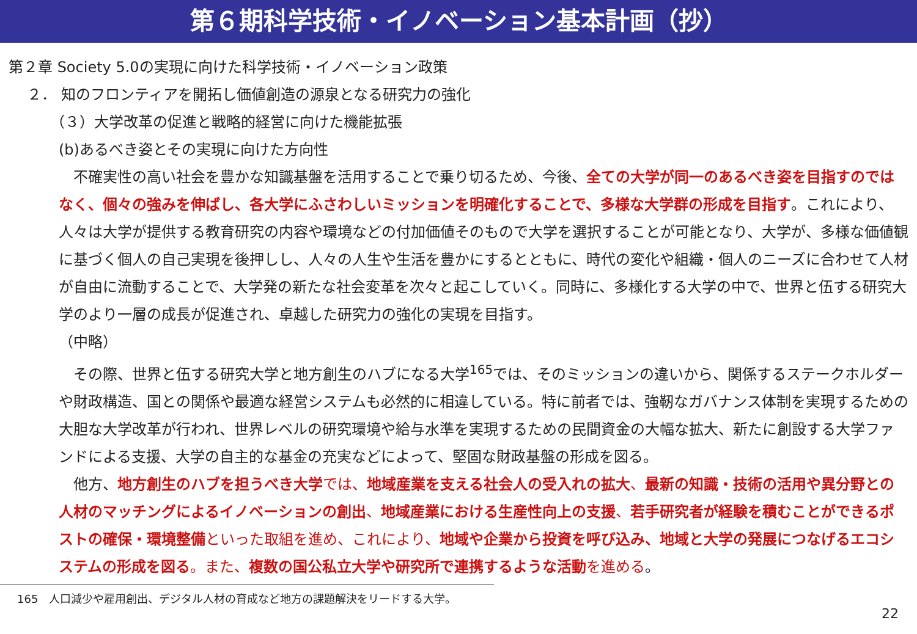第６期科学技術・イノベーション基本計画（抄）
第２章 Society 5.0の実現に向けた科学技術・イノベーション政策
２． 知のフロンティアを開拓し価値創造の源泉となる研究力の強化
（３）大学改革の促進と戦略的経営に向けた機能拡張
(b)あるべき姿とその実現に向けた方向性
　不確実性の高い社会を豊かな知識基盤を活用することで乗り切るため、今後、全ての大学が同一のあるべき姿を目指すのではなく、個々の強みを伸ばし、各大学にふさわしいミッションを明確化することで、多様な大学群の形成を目指す。これにより、人々は大学が提供する教育研究の内容や環境などの付加価値そのもので大学を選択することが可能となり、大学が、多様な価値観に基づく個人の自己実現を後押しし、人々の人生や生活を豊かにするとともに、時代の変化や組織・個人のニーズに合わせて人材が自由に流動することで、大学発の新たな社会変革を次々と起こしていく。同時に、多様化する大学の中で、世界と伍する研究大学のより一層の成長が促進され、卓越した研究力の強化の実現を目指す。
（中略）
　その際、世界と伍する研究大学と地方創生のハブになる大学<sup>165</sup>では、そのミッションの違いから、関係するステークホルダーや財政構造、国との関係や最適な経営システムも必然的に相違している。特に前者では、強靭なガバナンス体制を実現するための大胆な大学改革が行われ、世界レベルの研究環境や給与水準を実現するための民間資金の大幅な拡大、新たに創設する大学ファンドによる支援、大学の自主的な基金の充実などによって、堅固な財政基盤の形成を図る。
　他方、地方創生のハブを担うべき大学 では、地域産業を支える社会人の受入れの拡大、最新の知識・技術の活用や異分野との人材のマッチングによるイノベーションの創出、地域産業における生産性向上の支援、若手研究者が経験を積むことができるポストの確保・環境整備 といった取組を進め、これにより、地域や企業から投資を呼び込み、地域と大学の発展につなげるエコシステムの形成を図る。また、複数の国公私立大学や研究所で連携するような活動 を進める。
165　人口減少や雇用創出、デジタル人材の育成など地方の課題解決をリードする大学。
22